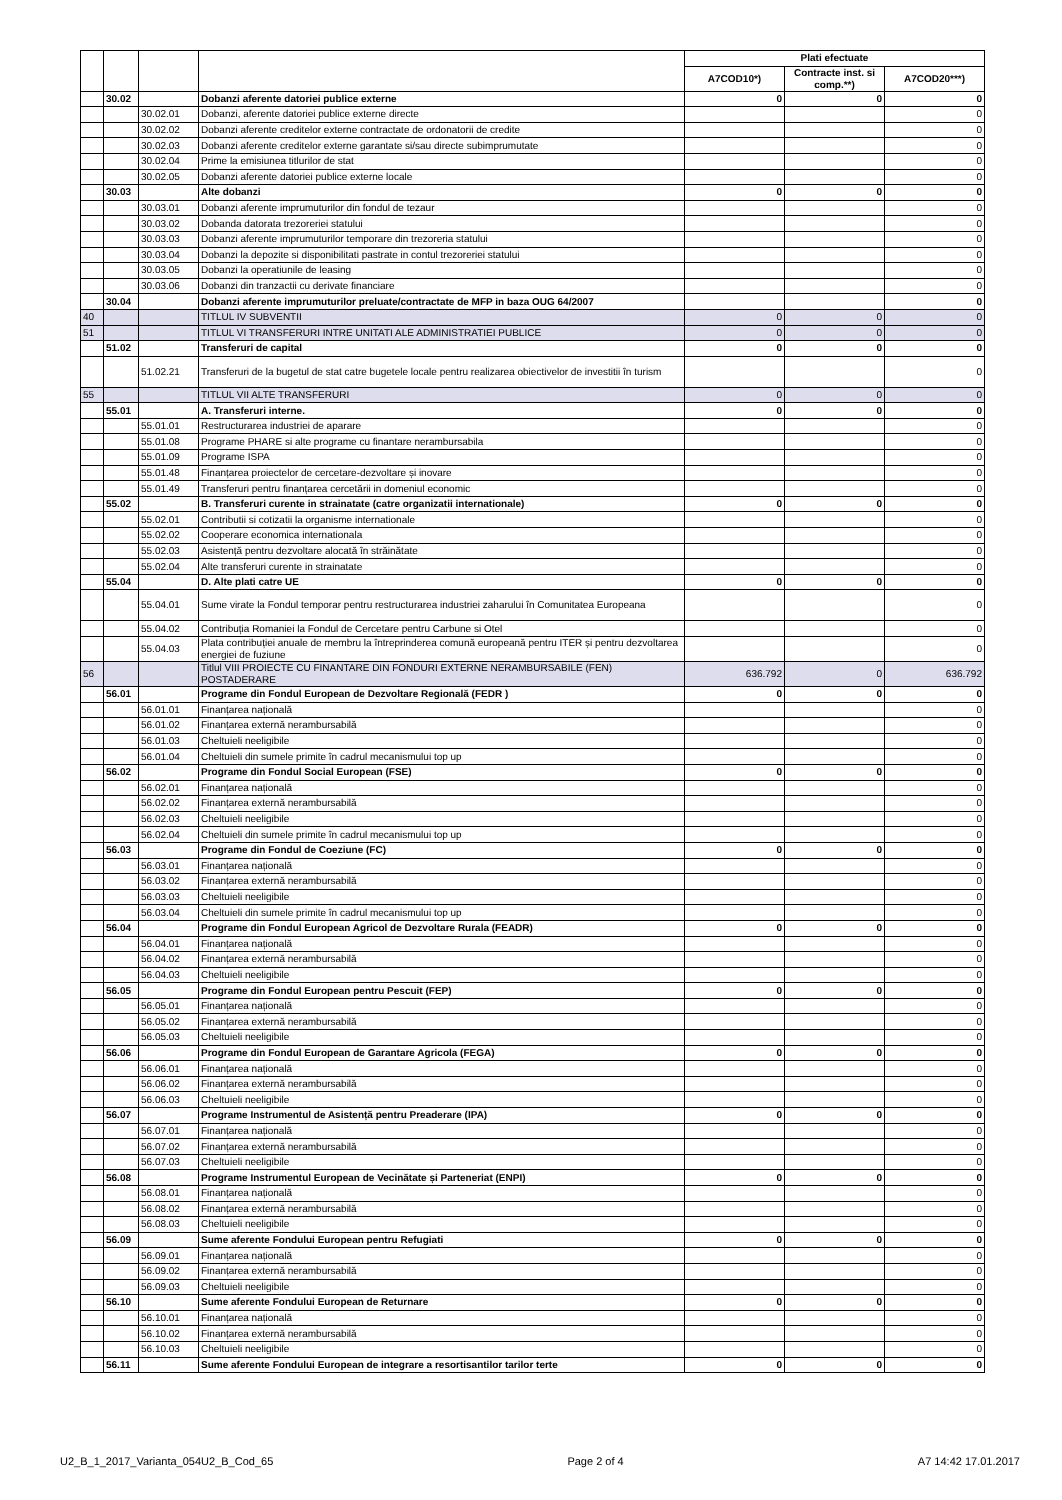| | | | | Plati efectuate | | |
| --- | --- | --- | --- | --- | --- | --- |
| | | | | A7COD10*) | Contracte inst. si comp.**) | A7COD20***) |
| | 30.02 | | Dobanzi aferente datoriei publice externe | 0 | 0 | 0 |
| | | 30.02.01 | Dobanzi, aferente datoriei publice externe directe | | | 0 |
| | | 30.02.02 | Dobanzi aferente creditelor externe contractate de ordonatorii de credite | | | 0 |
| | | 30.02.03 | Dobanzi aferente creditelor externe garantate si/sau directe subimprumutate | | | 0 |
| | | 30.02.04 | Prime la emisiunea titlurilor de stat | | | 0 |
| | | 30.02.05 | Dobanzi aferente datoriei publice externe locale | | | 0 |
| | 30.03 | | Alte dobanzi | 0 | 0 | 0 |
| | | 30.03.01 | Dobanzi aferente imprumuturilor din fondul de tezaur | | | 0 |
| | | 30.03.02 | Dobanda datorata trezoreriei statului | | | 0 |
| | | 30.03.03 | Dobanzi aferente imprumuturilor temporare din trezoreria statului | | | 0 |
| | | 30.03.04 | Dobanzi la depozite si disponibilitati pastrate in contul trezoreriei statului | | | 0 |
| | | 30.03.05 | Dobanzi la operatiunile de leasing | | | 0 |
| | | 30.03.06 | Dobanzi din tranzactii cu derivate financiare | | | 0 |
| | 30.04 | | Dobanzi aferente imprumuturilor preluate/contractate de MFP in baza OUG 64/2007 | | | 0 |
| 40 | | | TITLUL IV SUBVENTII | 0 | 0 | 0 |
| 51 | | | TITLUL VI TRANSFERURI INTRE UNITATI ALE ADMINISTRATIEI PUBLICE | 0 | 0 | 0 |
| | 51.02 | | Transferuri de capital | 0 | 0 | 0 |
| | | 51.02.21 | Transferuri de la bugetul de stat catre bugetele locale pentru realizarea obiectivelor de investitii în turism | | | 0 |
| 55 | | | TITLUL VII ALTE TRANSFERURI | 0 | 0 | 0 |
| | 55.01 | | A. Transferuri interne. | 0 | 0 | 0 |
| | | 55.01.01 | Restructurarea industriei de aparare | | | 0 |
| | | 55.01.08 | Programe PHARE si alte programe cu finantare nerambursabila | | | 0 |
| | | 55.01.09 | Programe ISPA | | | 0 |
| | | 55.01.48 | Finanțarea proiectelor de cercetare-dezvoltare și inovare | | | 0 |
| | | 55.01.49 | Transferuri pentru finanțarea cercetării in domeniul economic | | | 0 |
| | 55.02 | | B. Transferuri curente in strainatate (catre organizatii internationale) | 0 | 0 | 0 |
| | | 55.02.01 | Contributii si cotizatii la organisme internationale | | | 0 |
| | | 55.02.02 | Cooperare economica internationala | | | 0 |
| | | 55.02.03 | Asistență pentru dezvoltare alocată în străinătate | | | 0 |
| | | 55.02.04 | Alte transferuri curente in strainatate | | | 0 |
| | 55.04 | | D. Alte plati catre UE | 0 | 0 | 0 |
| | | 55.04.01 | Sume virate la Fondul temporar pentru restructurarea industriei zaharului în Comunitatea Europeana | | | 0 |
| | | 55.04.02 | Contribuția Romaniei la Fondul de Cercetare pentru Carbune si Otel | | | 0 |
| | | 55.04.03 | Plata contribuției anuale de membru la întreprinderea comună europeană pentru ITER și pentru dezvoltarea energiei de fuziune | | | 0 |
| 56 | | | Titlul VIII PROIECTE CU FINANTARE DIN FONDURI EXTERNE NERAMBURSABILE (FEN) POSTADERARE | 636.792 | 0 | 636.792 |
| | 56.01 | | Programe din Fondul European de Dezvoltare Regională (FEDR ) | 0 | 0 | 0 |
| | | 56.01.01 | Finanțarea națională | | | 0 |
| | | 56.01.02 | Finanțarea externă nerambursabilă | | | 0 |
| | | 56.01.03 | Cheltuieli neeligibile | | | 0 |
| | | 56.01.04 | Cheltuieli din sumele primite în cadrul mecanismului top up | | | 0 |
| | 56.02 | | Programe din Fondul Social European (FSE) | 0 | 0 | 0 |
| | | 56.02.01 | Finanțarea națională | | | 0 |
| | | 56.02.02 | Finanțarea externă nerambursabilă | | | 0 |
| | | 56.02.03 | Cheltuieli neeligibile | | | 0 |
| | | 56.02.04 | Cheltuieli din sumele primite în cadrul mecanismului top up | | | 0 |
| | 56.03 | | Programe din Fondul de Coeziune (FC) | 0 | 0 | 0 |
| | | 56.03.01 | Finanțarea națională | | | 0 |
| | | 56.03.02 | Finanțarea externă nerambursabilă | | | 0 |
| | | 56.03.03 | Cheltuieli neeligibile | | | 0 |
| | | 56.03.04 | Cheltuieli din sumele primite în cadrul mecanismului top up | | | 0 |
| | 56.04 | | Programe din Fondul European Agricol de Dezvoltare Rurala (FEADR) | 0 | 0 | 0 |
| | | 56.04.01 | Finanțarea națională | | | 0 |
| | | 56.04.02 | Finanțarea externă nerambursabilă | | | 0 |
| | | 56.04.03 | Cheltuieli neeligibile | | | 0 |
| | 56.05 | | Programe din Fondul European pentru Pescuit (FEP) | 0 | 0 | 0 |
| | | 56.05.01 | Finanțarea națională | | | 0 |
| | | 56.05.02 | Finanțarea externă nerambursabilă | | | 0 |
| | | 56.05.03 | Cheltuieli neeligibile | | | 0 |
| | 56.06 | | Programe din Fondul European de Garantare Agricola (FEGA) | 0 | 0 | 0 |
| | | 56.06.01 | Finanțarea națională | | | 0 |
| | | 56.06.02 | Finanțarea externă nerambursabilă | | | 0 |
| | | 56.06.03 | Cheltuieli neeligibile | | | 0 |
| | 56.07 | | Programe Instrumentul de Asistență pentru Preaderare (IPA) | 0 | 0 | 0 |
| | | 56.07.01 | Finanțarea națională | | | 0 |
| | | 56.07.02 | Finanțarea externă nerambursabilă | | | 0 |
| | | 56.07.03 | Cheltuieli neeligibile | | | 0 |
| | 56.08 | | Programe Instrumentul European de Vecinătate și Parteneriat (ENPI) | 0 | 0 | 0 |
| | | 56.08.01 | Finanțarea națională | | | 0 |
| | | 56.08.02 | Finanțarea externă nerambursabilă | | | 0 |
| | | 56.08.03 | Cheltuieli neeligibile | | | 0 |
| | 56.09 | | Sume aferente Fondului European pentru Refugiati | 0 | 0 | 0 |
| | | 56.09.01 | Finanțarea națională | | | 0 |
| | | 56.09.02 | Finanțarea externă nerambursabilă | | | 0 |
| | | 56.09.03 | Cheltuieli neeligibile | | | 0 |
| | 56.10 | | Sume aferente Fondului European de Returnare | 0 | 0 | 0 |
| | | 56.10.01 | Finanțarea națională | | | 0 |
| | | 56.10.02 | Finanțarea externă nerambursabilă | | | 0 |
| | | 56.10.03 | Cheltuieli neeligibile | | | 0 |
| | 56.11 | | Sume aferente Fondului European de integrare a resortisantilor tarilor terte | 0 | 0 | 0 |
U2_B_1_2017_Varianta_054U2_B_Cod_65 Page 2 of 4 A7 14:42 17.01.2017